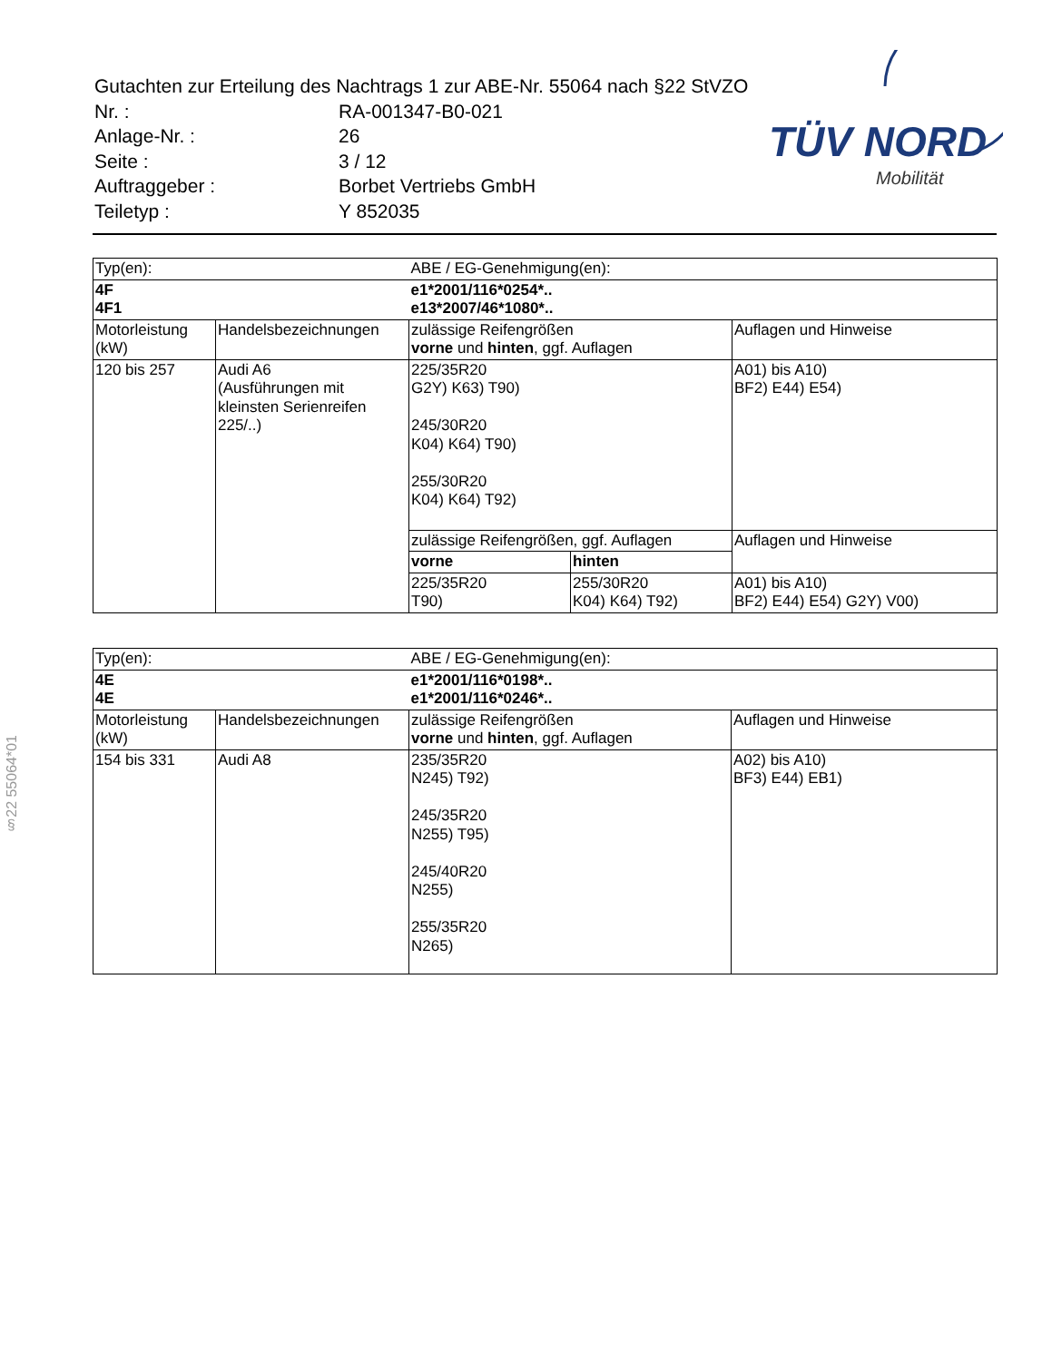| Gutachten zur Erteilung des Nachtrags 1 zur ABE-Nr. 55064 nach §22 StVZO | |
| Nr. : | RA-001347-B0-021 |
| Anlage-Nr. : | 26 |
| Seite : | 3 / 12 |
| Auftraggeber : | Borbet Vertriebs GmbH |
| Teiletyp : | Y 852035 |
TÜV NORD
Mobilität
§22 55064*01
| Typ(en): | | ABE / EG-Genehmigung(en): | | |
| 4F 4F1 | | e1*2001/116*0254*.. e13*2007/46*1080*.. | | |
| Motorleistung (kW) | Handelsbezeichnungen | zulässige Reifengrößen vorne und hinten , ggf. Auflagen | | Auflagen und Hinweise |
| 120 bis 257 | Audi A6 (Ausführungen mit kleinsten Serienreifen 225/..) | 225/35R20 G2Y) K63) T90) 245/30R20 K04) K64) T90) 255/30R20 K04) K64) T92) | | A01) bis A10) BF2) E44) E54) |
| | | zulässige Reifengrößen, ggf. Auflagen | | Auflagen und Hinweise |
| | | vorne | hinten | |
| | | 225/35R20 T90) | 255/30R20 K04) K64) T92) | A01) bis A10) BF2) E44) E54) G2Y) V00) |
| Typ(en): | | ABE / EG-Genehmigung(en): | |
| 4E 4E | | e1*2001/116*0198*.. e1*2001/116*0246*.. | |
| Motorleistung (kW) | Handelsbezeichnungen | zulässige Reifengrößen vorne und hinten , ggf. Auflagen | Auflagen und Hinweise |
| 154 bis 331 | Audi A8 | 235/35R20 N245) T92) 245/35R20 N255) T95) 245/40R20 N255) 255/35R20 N265) | A02) bis A10) BF3) E44) EB1) |